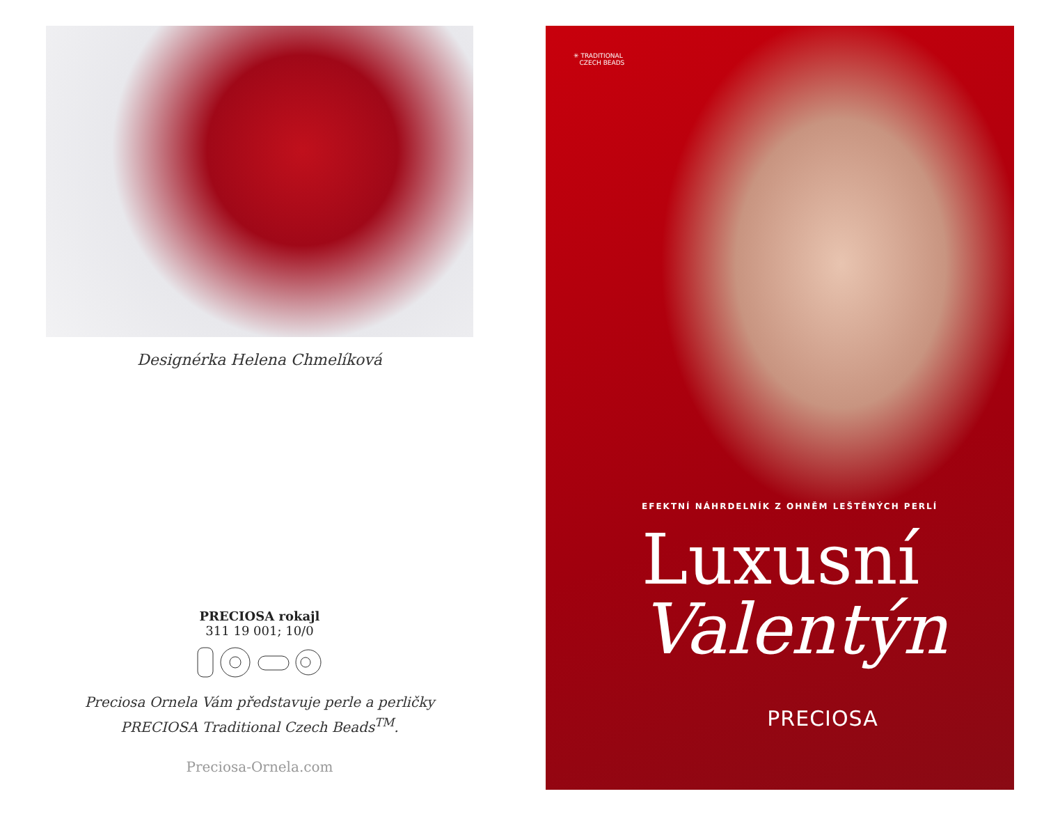Designérka Helena Chmelíková
PRECIOSA rokajl
311 19 001; 10/0
Preciosa Ornela Vám představuje perle a perličky
PRECIOSA Traditional Czech Beads<sup>TM</sup>.
Preciosa-Ornela.com
✳ TRADITIONAL
CZECH BEADS
EFEKTNÍ NÁHRDELNÍK Z OHNĚM LEŠTĚNÝCH PERLÍ
Luxusní
Valentýn
PRECIOSA